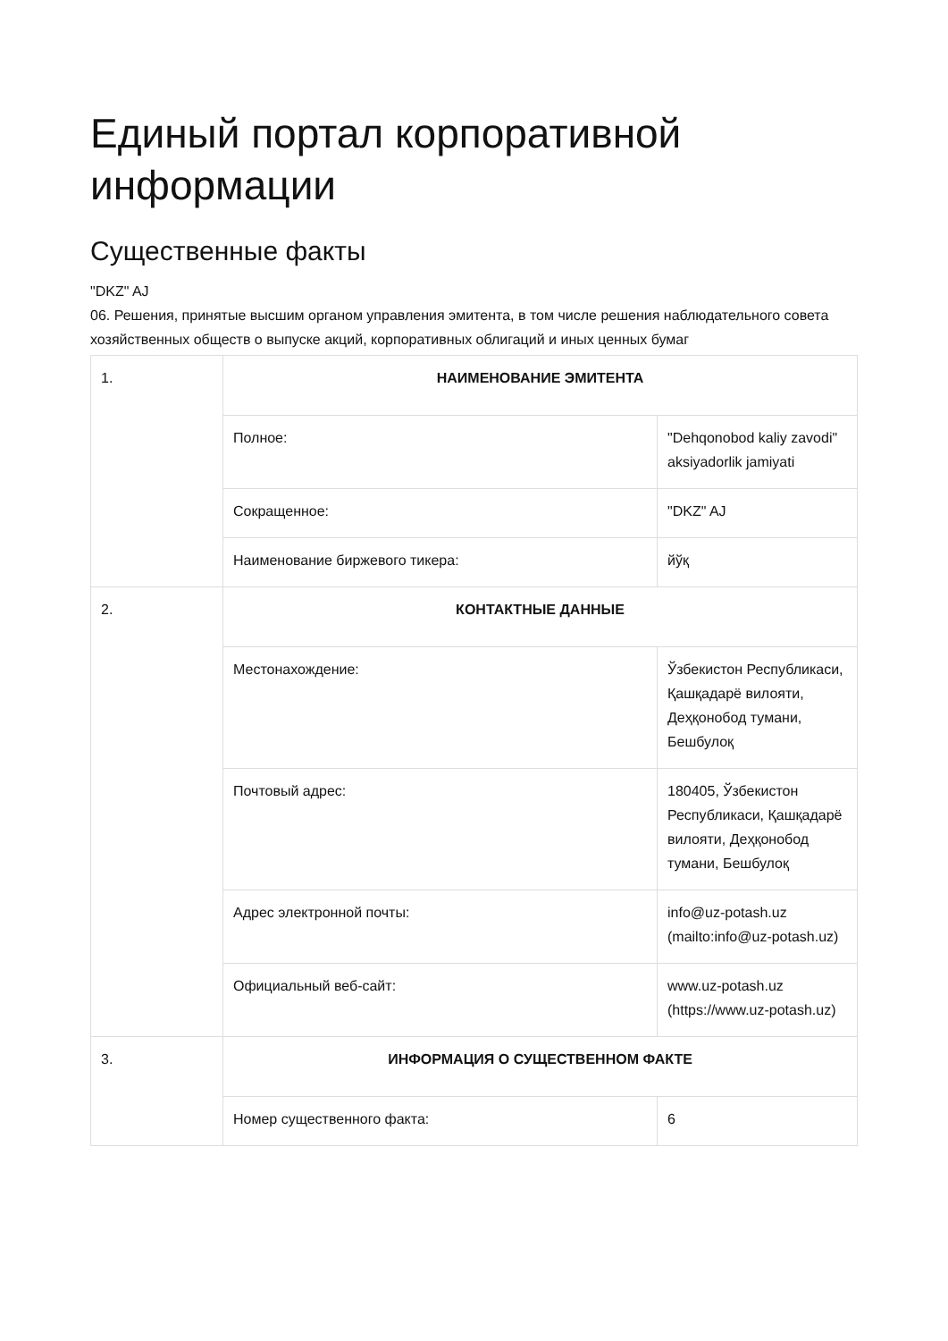Единый портал корпоративной информации
Существенные факты
"DKZ" AJ
06. Решения, принятые высшим органом управления эмитента, в том числе решения наблюдательного совета хозяйственных обществ о выпуске акций, корпоративных облигаций и иных ценных бумаг
| 1. | НАИМЕНОВАНИЕ ЭМИТЕНТА | |
| | Полное: | "Dehqonobod kaliy zavodi" aksiyadorlik jamiyati |
| | Сокращенное: | "DKZ" AJ |
| | Наименование биржевого тикера: | йўқ |
| 2. | КОНТАКТНЫЕ ДАННЫЕ | |
| | Местонахождение: | Ўзбекистон Республикаси, Қашқадарё вилояти, Деҳқонобод тумани, Бешбулоқ |
| | Почтовый адрес: | 180405, Ўзбекистон Республикаси, Қашқадарё вилояти, Деҳқонобод тумани, Бешбулоқ |
| | Адрес электронной почты: | info@uz-potash.uz (mailto:info@uz-potash.uz) |
| | Официальный веб-сайт: | www.uz-potash.uz (https://www.uz-potash.uz) |
| 3. | ИНФОРМАЦИЯ О СУЩЕСТВЕННОМ ФАКТЕ | |
| | Номер существенного факта: | 6 |